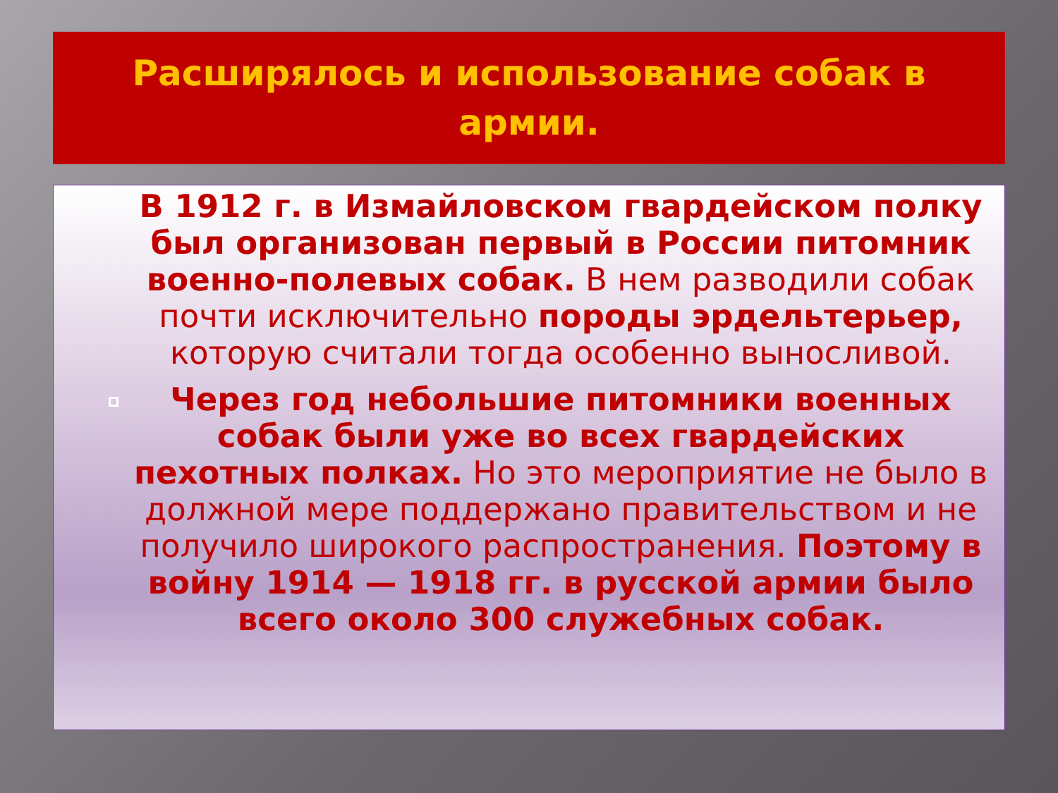Расширялось и использование собак в
армии.
В 1912 г. в Измайловском гвардейском полку был организован первый в России питомник военно-полевых собак. В нем разводили собак почти исключительно породы эрдельтерьер, которую считали тогда особенно выносливой.
Через год небольшие питомники военных собак были уже во всех гвардейских пехотных полках. Но это мероприятие не было в должной мере поддержано правительством и не получило широкого распространения. Поэтому в войну 1914 — 1918 гг. в русской армии было всего около 300 служебных собак.